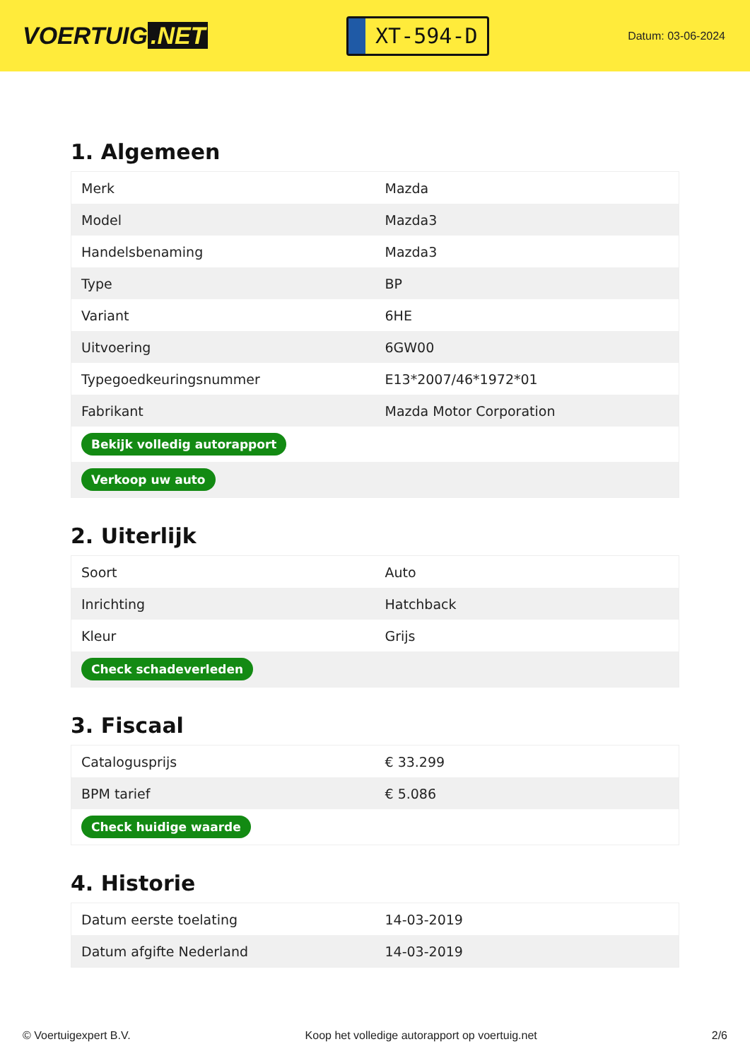VOERTUIG.NET
XT-594-D
Datum: 03-06-2024
1. Algemeen
| Merk | Mazda |
| Model | Mazda3 |
| Handelsbenaming | Mazda3 |
| Type | BP |
| Variant | 6HE |
| Uitvoering | 6GW00 |
| Typegoedkeuringsnummer | E13*2007/46*1972*01 |
| Fabrikant | Mazda Motor Corporation |
| Bekijk volledig autorapport | |
| Verkoop uw auto | |
2. Uiterlijk
| Soort | Auto |
| Inrichting | Hatchback |
| Kleur | Grijs |
| Check schadeverleden | |
3. Fiscaal
| Catalogusprijs | € 33.299 |
| BPM tarief | € 5.086 |
| Check huidige waarde | |
4. Historie
| Datum eerste toelating | 14-03-2019 |
| Datum afgifte Nederland | 14-03-2019 |
© Voertuigexpert B.V. Koop het volledige autorapport op voertuig.net 2/6